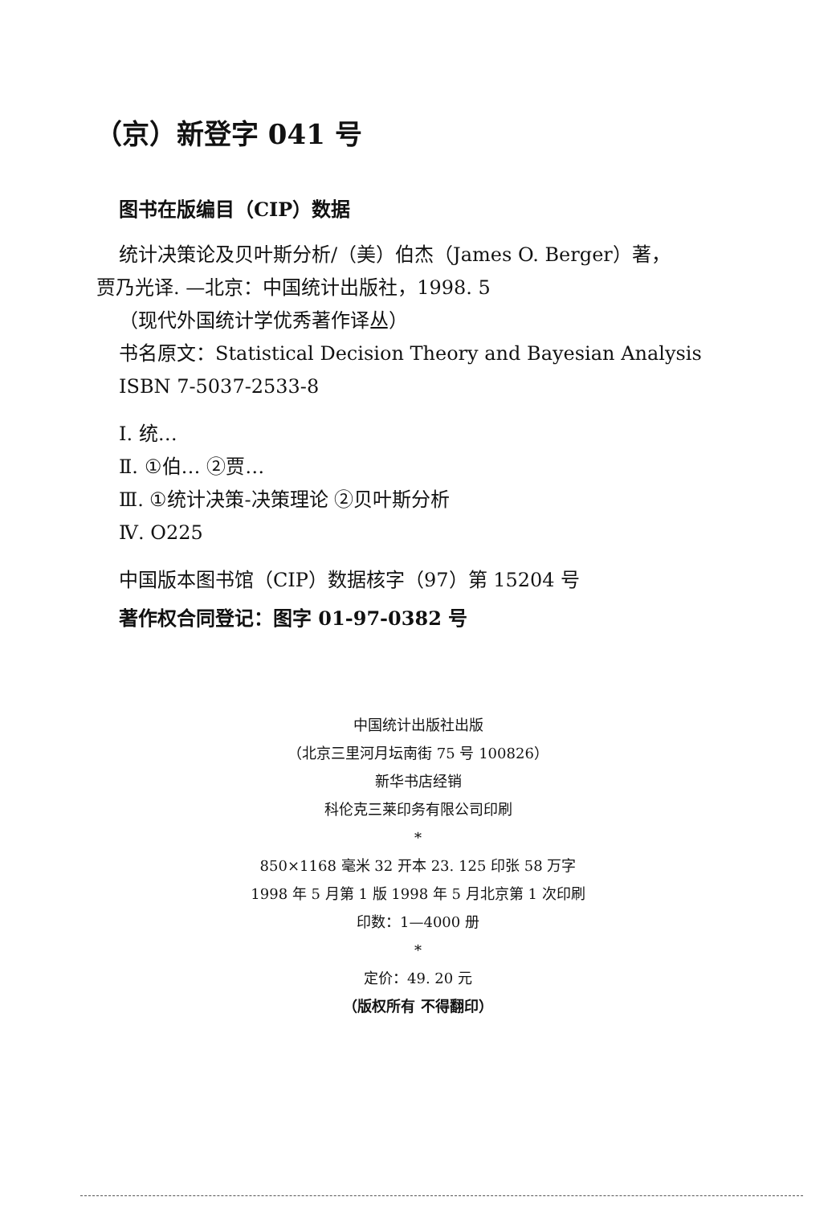（京）新登字 041 号
图书在版编目（CIP）数据
统计决策论及贝叶斯分析/（美）伯杰（James O. Berger）著，
贾乃光译. —北京：中国统计出版社，1998. 5
（现代外国统计学优秀著作译丛）
书名原文：Statistical Decision Theory and Bayesian Analysis
ISBN 7-5037-2533-8
Ⅰ. 统…
Ⅱ. ①伯… ②贾…
Ⅲ. ①统计决策-决策理论 ②贝叶斯分析
Ⅳ. O225
中国版本图书馆（CIP）数据核字（97）第 15204 号
著作权合同登记：图字 01-97-0382 号
中国统计出版社出版
（北京三里河月坛南街 75 号 100826）
新华书店经销
科伦克三莱印务有限公司印刷
*
850×1168 毫米 32 开本 23. 125 印张 58 万字
1998 年 5 月第 1 版 1998 年 5 月北京第 1 次印刷
印数：1—4000 册
*
定价：49. 20 元
（版权所有 不得翻印）